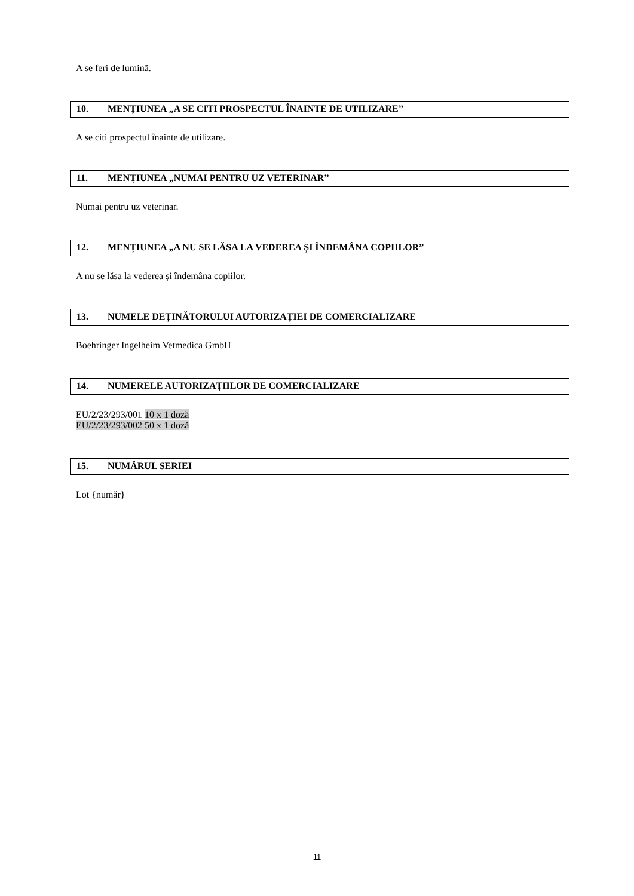A se feri de lumină.
10. MENȚIUNEA „A SE CITI PROSPECTUL ÎNAINTE DE UTILIZARE”
A se citi prospectul înainte de utilizare.
11. MENȚIUNEA „NUMAI PENTRU UZ VETERINAR”
Numai pentru uz veterinar.
12. MENȚIUNEA „A NU SE LĂSA LA VEDEREA ȘI ÎNDEMÂNA COPIILOR”
A nu se lăsa la vederea și îndemâna copiilor.
13. NUMELE DEȚINĂTORULUI AUTORIZAȚIEI DE COMERCIALIZARE
Boehringer Ingelheim Vetmedica GmbH
14. NUMERELE AUTORIZAȚIILOR DE COMERCIALIZARE
EU/2/23/293/001 10 x 1 doză
EU/2/23/293/002 50 x 1 doză
15. NUMĂRUL SERIEI
Lot {număr}
11